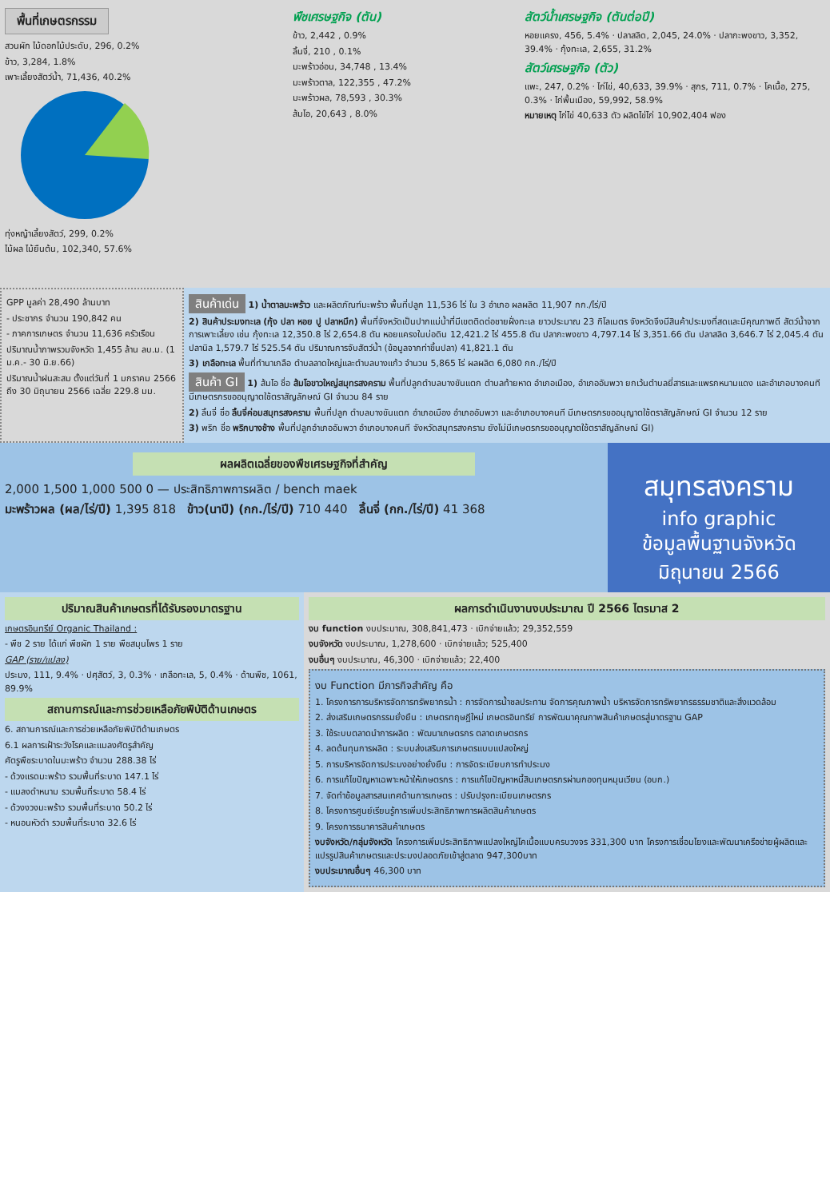พื้นที่เกษตรกรรม
สวนผัก ไม้ดอกไม้ประดับ, 296, 0.2%
ข้าว, 3,284, 1.8%
เพาะเลี้ยงสัตว์น้ำ, 71,436, 40.2%
ทุ่งหญ้าเลี้ยงสัตว์, 299, 0.2%
ไม้ผล ไม้ยืนต้น, 102,340, 57.6%
พืชเศรษฐกิจ (ตัน)
ข้าว, 2,442 , 0.9%
ลิ้นจี่, 210 , 0.1%
มะพร้าวอ่อน, 34,748 , 13.4%
มะพร้าวตาล, 122,355 , 47.2%
มะพร้าวผล, 78,593 , 30.3%
ส้มโอ, 20,643 , 8.0%
สัตว์น้ำเศรษฐกิจ (ตันต่อปี)
หอยแครง, 456, 5.4% · ปลาสลิด, 2,045, 24.0% · ปลากะพงขาว, 3,352, 39.4% · กุ้งทะเล, 2,655, 31.2%
สัตว์เศรษฐกิจ (ตัว)
แพะ, 247, 0.2% · ไก่ไข่, 40,633, 39.9% · สุกร, 711, 0.7% · โคเนื้อ, 275, 0.3% · ไก่พื้นเมือง, 59,992, 58.9%
หมายเหตุ ไก่ไข่ 40,633 ตัว ผลิตไข่ไก่ 10,902,404 ฟอง
GPP มูลค่า 28,490 ล้านบาท
- ประชากร จำนวน 190,842 คน
- ภาคการเกษตร จำนวน 11,636 ครัวเรือน
ปริมาณน้ำภาพรวมจังหวัด 1,455 ล้าน ลบ.ม. (1 ม.ค.- 30 มิ.ย.66)
ปริมาณน้ำฝนสะสม ตั้งแต่วันที่ 1 มกราคม 2566 ถึง 30 มิถุนายน 2566 เฉลี่ย 229.8 มม.
สินค้าเด่น 1) น้ำตาลมะพร้าว และผลิตภัณฑ์มะพร้าว พื้นที่ปลูก 11,536 ไร่ ใน 3 อำเภอ ผลผลิต 11,907 กก./ไร่/ปี
2) สินค้าประมงทะเล (กุ้ง ปลา หอย ปู ปลาหมึก) พื้นที่จังหวัดเป็นปากแม่น้ำที่มีเขตติดต่อชายฝั่งทะเล ยาวประมาณ 23 กิโลเมตร จังหวัดจึงมีสินค้าประมงที่สดและมีคุณภาพดี สัตว์น้ำจากการเพาะเลี้ยง เช่น กุ้งทะเล 12,350.8 ไร่ 2,654.8 ตัน หอยแครงในบ่อดิน 12,421.2 ไร่ 455.8 ตัน ปลากะพงขาว 4,797.14 ไร่ 3,351.66 ตัน ปลาสลิด 3,646.7 ไร่ 2,045.4 ตัน ปลานิล 1,579.7 ไร่ 525.54 ตัน ปริมาณการจับสัตว์น้ำ (ข้อมูลจากท่าขึ้นปลา) 41,821.1 ตัน
3) เกลือทะเล พื้นที่ทำนาเกลือ ตำบลลาดใหญ่และตำบลบางแก้ว จำนวน 5,865 ไร่ ผลผลิต 6,080 กก./ไร่/ปี
สินค้า GI 1) ส้มโอ ชื่อ ส้มโอขาวใหญ่สมุทรสงคราม พื้นที่ปลูกตำบลบางขันแตก ตำบลท้ายหาด อำเภอเมือง, อำเภออัมพวา ยกเว้นตำบลยี่สารและแพรกหนามแดง และอำเภอบางคนที มีเกษตรกรขออนุญาตใช้ตราสัญลักษณ์ GI จำนวน 84 ราย
2) ลิ้นจี่ ชื่อ ลิ้นจี่ค่อมสมุทรสงคราม พื้นที่ปลูก ตำบลบางขันแตก อำเภอเมือง อำเภออัมพวา และอำเภอบางคนที มีเกษตรกรขออนุญาตใช้ตราสัญลักษณ์ GI จำนวน 12 ราย
3) พริก ชื่อ พริกบางช้าง พื้นที่ปลูกอำเภออัมพวา อำเภอบางคนที จังหวัดสมุทรสงคราม ยังไม่มีเกษตรกรขออนุญาตใช้ตราสัญลักษณ์ GI)
ผลผลิตเฉลี่ยของพืชเศรษฐกิจที่สำคัญ
2,000 1,500 1,000 500 0 — ประสิทธิภาพการผลิต / bench maek
มะพร้าวผล (ผล/ไร่/ปี) 1,395 818 ข้าว(นาปี) (กก./ไร่/ปี) 710 440 ลิ้นจี่ (กก./ไร่/ปี) 41 368
สมุทรสงคราม
info graphic
ข้อมูลพื้นฐานจังหวัด
มิถุนายน 2566
ปริมาณสินค้าเกษตรที่ได้รับรองมาตรฐาน
เกษตรอินทรีย์ Organic Thailand :
- พืช 2 ราย ได้แก่ พืชผัก 1 ราย พืชสมุนไพร 1 ราย
GAP (ราย/แปลง)
ประมง, 111, 9.4% · ปศุสัตว์, 3, 0.3% · เกลือทะเล, 5, 0.4% · ด้านพืช, 1061, 89.9%
สถานการณ์และการช่วยเหลือภัยพิบัติด้านเกษตร
6. สถานการณ์และการช่วยเหลือภัยพิบัติด้านเกษตร
6.1 ผลการเฝ้าระวังโรคและแมลงศัตรูสำคัญ
ศัตรูพืชระบาดในมะพร้าว จำนวน 288.38 ไร่
- ด้วงแรดมะพร้าว รวมพื้นที่ระบาด 147.1 ไร่
- แมลงดำหนาม รวมพื้นที่ระบาด 58.4 ไร่
- ด้วงงวงมะพร้าว รวมพื้นที่ระบาด 50.2 ไร่
- หนอนหัวดำ รวมพื้นที่ระบาด 32.6 ไร่
ผลการดำเนินงานงบประมาณ ปี 2566 ไตรมาส 2
งบ function งบประมาณ, 308,841,473 · เบิกจ่ายแล้ว; 29,352,559
งบจังหวัด งบประมาณ, 1,278,600 · เบิกจ่ายแล้ว; 525,400
งบอื่นๆ งบประมาณ, 46,300 · เบิกจ่ายแล้ว; 22,400
งบ Function มีภารกิจสำคัญ คือ
1. โครงการการบริหารจัดการทรัพยากรน้ำ : การจัดการน้ำชลประทาน จัดการคุณภาพน้ำ บริหารจัดการทรัพยากรธรรมชาติและสิ่งแวดล้อม
2. ส่งเสริมเกษตรกรรมยั่งยืน : เกษตรทฤษฎีใหม่ เกษตรอินทรีย์ การพัฒนาคุณภาพสินค้าเกษตรสู่มาตรฐาน GAP
3. ใช้ระบบตลาดนำการผลิต : พัฒนาเกษตรกร ตลาดเกษตรกร
4. ลดต้นทุนการผลิต : ระบบส่งเสริมการเกษตรแบบแปลงใหญ่
5. การบริหารจัดการประมงอย่างยั่งยืน : การจัดระเบียบการทำประมง
6. การแก้ไขปัญหาเฉพาะหน้าให้เกษตรกร : การแก้ไขปัญหาหนี้สินเกษตรกรผ่านกองทุนหมุนเวียน (อบก.)
7. จัดทำข้อมูลสารสนเทศด้านการเกษตร : ปรับปรุงทะเบียนเกษตรกร
8. โครงการศูนย์เรียนรู้การเพิ่มประสิทธิภาพการผลิตสินค้าเกษตร
9. โครงการธนาคารสินค้าเกษตร
งบจังหวัด/กลุ่มจังหวัด โครงการเพิ่มประสิทธิภาพแปลงใหญ่โคเนื้อแบบครบวงจร 331,300 บาท โครงการเชื่อมโยงและพัฒนาเครือข่ายผู้ผลิตและแปรรูปสินค้าเกษตรและประมงปลอดภัยเข้าสู่ตลาด 947,300บาท
งบประมาณอื่นๆ 46,300 บาท